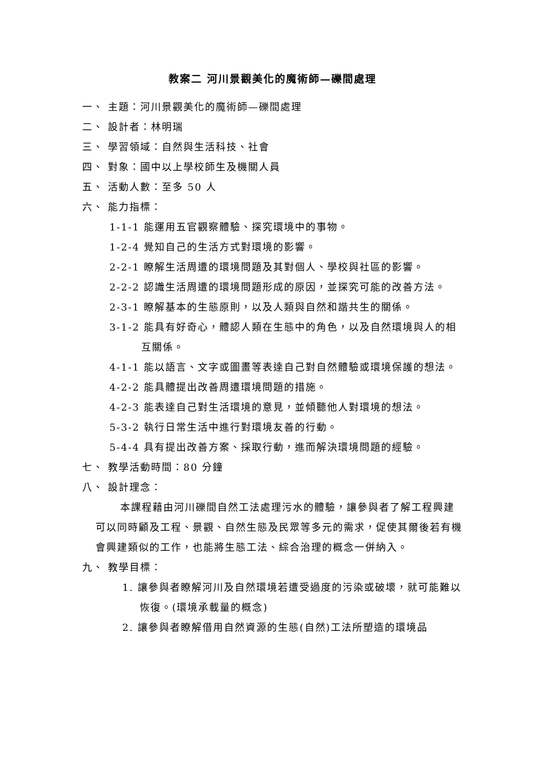教案二 河川景觀美化的魔術師—礫間處理
一、 主題：河川景觀美化的魔術師—礫間處理
二、 設計者：林明瑞
三、 學習領域：自然與生活科技、社會
四、 對象：國中以上學校師生及機關人員
五、 活動人數：至多 50 人
六、 能力指標：
1-1-1 能運用五官觀察體驗、探究環境中的事物。
1-2-4 覺知自己的生活方式對環境的影響。
2-2-1 瞭解生活周遭的環境問題及其對個人、學校與社區的影響。
2-2-2 認識生活周遭的環境問題形成的原因，並探究可能的改善方法。
2-3-1 瞭解基本的生態原則，以及人類與自然和諧共生的關係。
3-1-2 能具有好奇心，體認人類在生態中的角色，以及自然環境與人的相互關係。
4-1-1 能以語言、文字或圖畫等表達自己對自然體驗或環境保護的想法。
4-2-2 能具體提出改善周遭環境問題的措施。
4-2-3 能表達自己對生活環境的意見，並傾聽他人對環境的想法。
5-3-2 執行日常生活中進行對環境友善的行動。
5-4-4 具有提出改善方案、採取行動，進而解決環境問題的經驗。
七、 教學活動時間：80 分鐘
八、 設計理念：
本課程藉由河川礫間自然工法處理污水的體驗，讓參與者了解工程興建可以同時顧及工程、景觀、自然生態及民眾等多元的需求，促使其爾後若有機會興建類似的工作，也能將生態工法、綜合治理的概念一併納入。
九、 教學目標：
1. 讓參與者瞭解河川及自然環境若遭受過度的污染或破壞，就可能難以恢復。(環境承載量的概念)
2. 讓參與者瞭解借用自然資源的生態(自然)工法所塑造的環境品